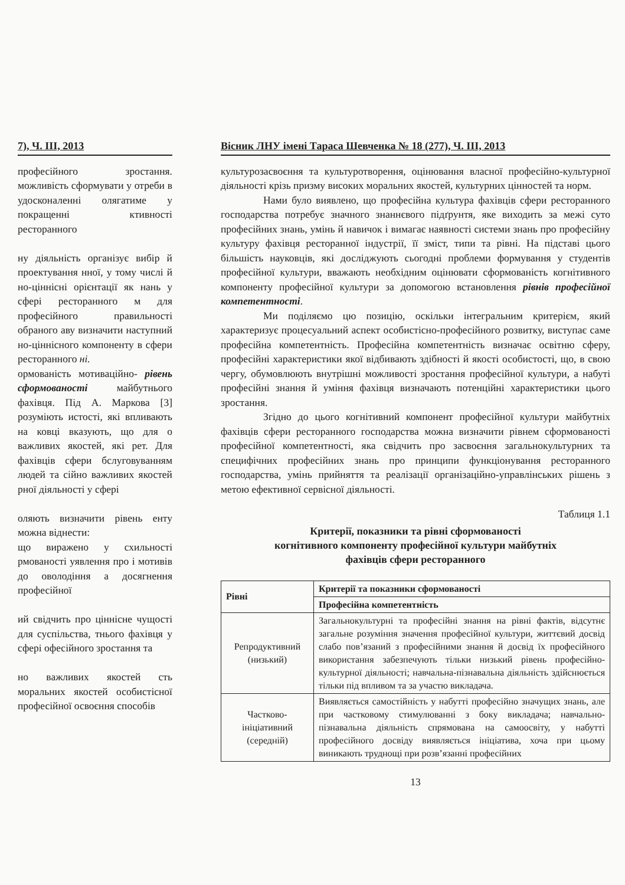7), Ч. ІІІ, 2013
професійного зростання. можливість сформувати у отреби в удосконаленні олягатиме у покращенні ктивності ресторанного
ну діяльність організує вибір й проектування нної, у тому числі й но-ціннісні орієнтації як нань у сфері ресторанного м для професійного правильності обраного аву визначити наступний но-ціннісного компоненту в сфери ресторанного ні.
ормованість мотиваційно- рівень сформованості майбутнього фахівця. Під А. Маркова [3] розуміють истості, які впливають на ковці вказують, що для о важливих якостей, які рет. Для фахівців сфери бслуговуванням людей та сійно важливих якостей рної діяльності у сфері
оляють визначити рівень енту можна віднести:
що виражено у схильності рмованості уявлення про і мотивів до оволодіння а досягнення професійної
ий свідчить про ціннісне чущості для суспільства, тнього фахівця у сфері офесійного зростання та
но важливих якостей сть моральних якостей особистісної професійної освоєння способів
Вісник ЛНУ імені Тараса Шевченка № 18 (277), Ч. ІІІ, 2013
культурозасвоєння та культуротворення, оцінювання власної професійно-культурної діяльності крізь призму високих моральних якостей, культурних цінностей та норм.
Нами було виявлено, що професійна культура фахівців сфери ресторанного господарства потребує значного знаннєвого підґрунтя, яке виходить за межі суто професійних знань, умінь й навичок і вимагає наявності системи знань про професійну культуру фахівця ресторанної індустрії, її зміст, типи та рівні. На підставі цього більшість науковців, які досліджують сьогодні проблеми формування у студентів професійної культури, вважають необхідним оцінювати сформованість когнітивного компоненту професійної культури за допомогою встановлення рівнів професійної компетентності.
Ми поділяємо цю позицію, оскільки інтегральним критерієм, який характеризує процесуальний аспект особистісно-професійного розвитку, виступає саме професійна компетентність. Професійна компетентність визначає освітню сферу, професійні характеристики якої відбивають здібності й якості особистості, що, в свою чергу, обумовлюють внутрішні можливості зростання професійної культури, а набуті професійні знання й уміння фахівця визначають потенційні характеристики цього зростання.
Згідно до цього когнітивний компонент професійної культури майбутніх фахівців сфери ресторанного господарства можна визначити рівнем сформованості професійної компетентності, яка свідчить про засвоєння загальнокультурних та специфічних професійних знань про принципи функціонування ресторанного господарства, умінь прийняття та реалізації організаційно-управлінських рішень з метою ефективної сервісної діяльності.
Таблиця 1.1
Критерії, показники та рівні сформованості
когнітивного компоненту професійної культури майбутніх
фахівців сфери ресторанного
| Рівні | Критерії та показники сформованості |
| --- | --- |
| | Професійна компетентність |
| Репродуктивний (низький) | Загальнокультурні та професійні знання на рівні фактів, відсутнє загальне розуміння значення професійної культури, життєвий досвід слабо пов’язаний з професійними знання й досвід їх професійного використання забезпечують тільки низький рівень професійно-культурної діяльності; навчальна-пізнавальна діяльність здійснюється тільки під впливом та за участю викладача. |
| Частково-ініціативний (середній) | Виявляється самостійність у набутті професійно значущих знань, але при частковому стимулюванні з боку викладача; навчально-пізнавальна діяльність спрямована на самоосвіту, у набутті професійного досвіду виявляється ініціатива, хоча при цьому виникають труднощі при розв’язанні професійних |
13